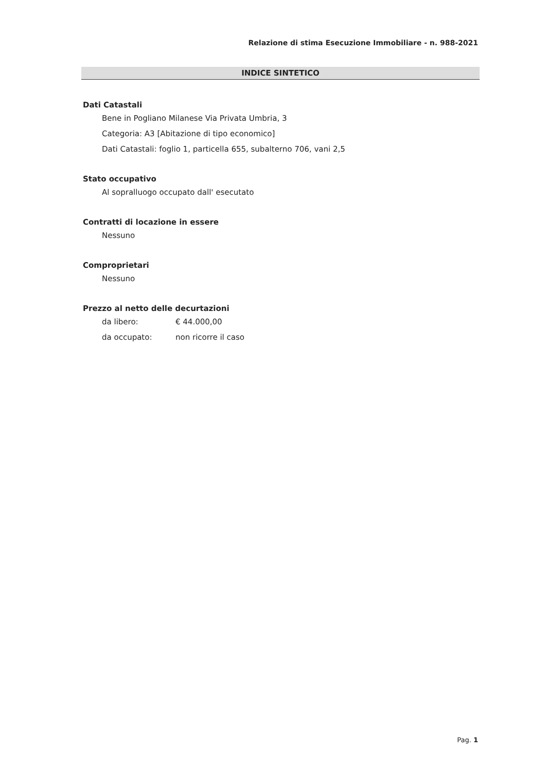Relazione di stima Esecuzione Immobiliare - n. 988-2021
INDICE SINTETICO
Dati Catastali
Bene in Pogliano Milanese Via Privata Umbria, 3
Categoria: A3 [Abitazione di tipo economico]
Dati Catastali: foglio 1, particella 655, subalterno 706, vani 2,5
Stato occupativo
Al sopralluogo occupato dall' esecutato
Contratti di locazione in essere
Nessuno
Comproprietari
Nessuno
Prezzo al netto delle decurtazioni
da libero: € 44.000,00
da occupato: non ricorre il caso
Pag. 1